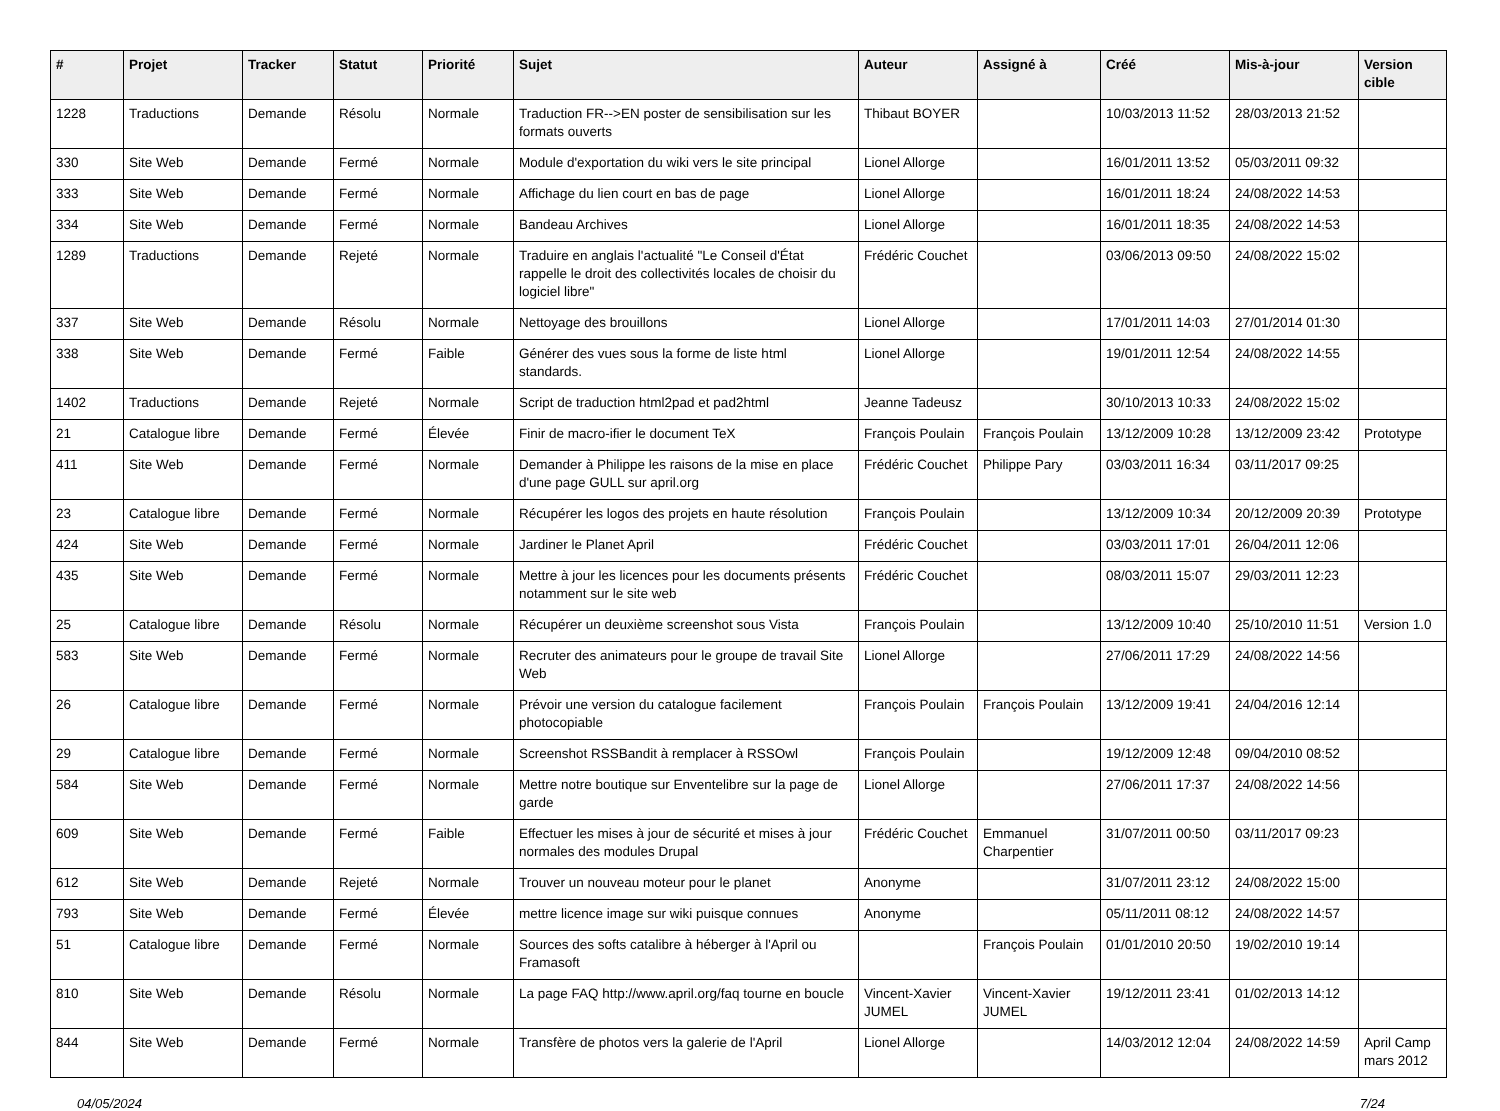| # | Projet | Tracker | Statut | Priorité | Sujet | Auteur | Assigné à | Créé | Mis-à-jour | Version cible |
| --- | --- | --- | --- | --- | --- | --- | --- | --- | --- | --- |
| 1228 | Traductions | Demande | Résolu | Normale | Traduction FR-->EN poster de sensibilisation sur les formats ouverts | Thibaut BOYER | | 10/03/2013 11:52 | 28/03/2013 21:52 | |
| 330 | Site Web | Demande | Fermé | Normale | Module d'exportation du wiki vers le site principal | Lionel Allorge | | 16/01/2011 13:52 | 05/03/2011 09:32 | |
| 333 | Site Web | Demande | Fermé | Normale | Affichage du lien court en bas de page | Lionel Allorge | | 16/01/2011 18:24 | 24/08/2022 14:53 | |
| 334 | Site Web | Demande | Fermé | Normale | Bandeau Archives | Lionel Allorge | | 16/01/2011 18:35 | 24/08/2022 14:53 | |
| 1289 | Traductions | Demande | Rejeté | Normale | Traduire en anglais l'actualité "Le Conseil d'État rappelle le droit des collectivités locales de choisir du logiciel libre" | Frédéric Couchet | | 03/06/2013 09:50 | 24/08/2022 15:02 | |
| 337 | Site Web | Demande | Résolu | Normale | Nettoyage des brouillons | Lionel Allorge | | 17/01/2011 14:03 | 27/01/2014 01:30 | |
| 338 | Site Web | Demande | Fermé | Faible | Générer des vues sous la forme de liste html standards. | Lionel Allorge | | 19/01/2011 12:54 | 24/08/2022 14:55 | |
| 1402 | Traductions | Demande | Rejeté | Normale | Script de traduction html2pad et pad2html | Jeanne Tadeusz | | 30/10/2013 10:33 | 24/08/2022 15:02 | |
| 21 | Catalogue libre | Demande | Fermé | Élevée | Finir de macro-ifier le document TeX | François Poulain | François Poulain | 13/12/2009 10:28 | 13/12/2009 23:42 | Prototype |
| 411 | Site Web | Demande | Fermé | Normale | Demander à Philippe les raisons de la mise en place d'une page GULL sur april.org | Frédéric Couchet | Philippe Pary | 03/03/2011 16:34 | 03/11/2017 09:25 | |
| 23 | Catalogue libre | Demande | Fermé | Normale | Récupérer les logos des projets en haute résolution | François Poulain | | 13/12/2009 10:34 | 20/12/2009 20:39 | Prototype |
| 424 | Site Web | Demande | Fermé | Normale | Jardiner le Planet April | Frédéric Couchet | | 03/03/2011 17:01 | 26/04/2011 12:06 | |
| 435 | Site Web | Demande | Fermé | Normale | Mettre à jour les licences pour les documents présents notamment sur le site web | Frédéric Couchet | | 08/03/2011 15:07 | 29/03/2011 12:23 | |
| 25 | Catalogue libre | Demande | Résolu | Normale | Récupérer un deuxième screenshot sous Vista | François Poulain | | 13/12/2009 10:40 | 25/10/2010 11:51 | Version 1.0 |
| 583 | Site Web | Demande | Fermé | Normale | Recruter des animateurs pour le groupe de travail Site Web | Lionel Allorge | | 27/06/2011 17:29 | 24/08/2022 14:56 | |
| 26 | Catalogue libre | Demande | Fermé | Normale | Prévoir une version du catalogue facilement photocopiable | François Poulain | François Poulain | 13/12/2009 19:41 | 24/04/2016 12:14 | |
| 29 | Catalogue libre | Demande | Fermé | Normale | Screenshot RSSBandit à remplacer à RSSOwl | François Poulain | | 19/12/2009 12:48 | 09/04/2010 08:52 | |
| 584 | Site Web | Demande | Fermé | Normale | Mettre notre boutique sur Enventelibre sur la page de garde | Lionel Allorge | | 27/06/2011 17:37 | 24/08/2022 14:56 | |
| 609 | Site Web | Demande | Fermé | Faible | Effectuer les mises à jour de sécurité et mises à jour normales des modules Drupal | Frédéric Couchet | Emmanuel Charpentier | 31/07/2011 00:50 | 03/11/2017 09:23 | |
| 612 | Site Web | Demande | Rejeté | Normale | Trouver un nouveau moteur pour le planet | Anonyme | | 31/07/2011 23:12 | 24/08/2022 15:00 | |
| 793 | Site Web | Demande | Fermé | Élevée | mettre licence image sur wiki puisque connues | Anonyme | | 05/11/2011 08:12 | 24/08/2022 14:57 | |
| 51 | Catalogue libre | Demande | Fermé | Normale | Sources des softs catalibre à héberger à l'April ou Framasoft | | François Poulain | 01/01/2010 20:50 | 19/02/2010 19:14 | |
| 810 | Site Web | Demande | Résolu | Normale | La page FAQ http://www.april.org/faq tourne en boucle | Vincent-Xavier JUMEL | Vincent-Xavier JUMEL | 19/12/2011 23:41 | 01/02/2013 14:12 | |
| 844 | Site Web | Demande | Fermé | Normale | Transfère de photos vers la galerie de l'April | Lionel Allorge | | 14/03/2012 12:04 | 24/08/2022 14:59 | April Camp mars 2012 |
04/05/2024 7/24